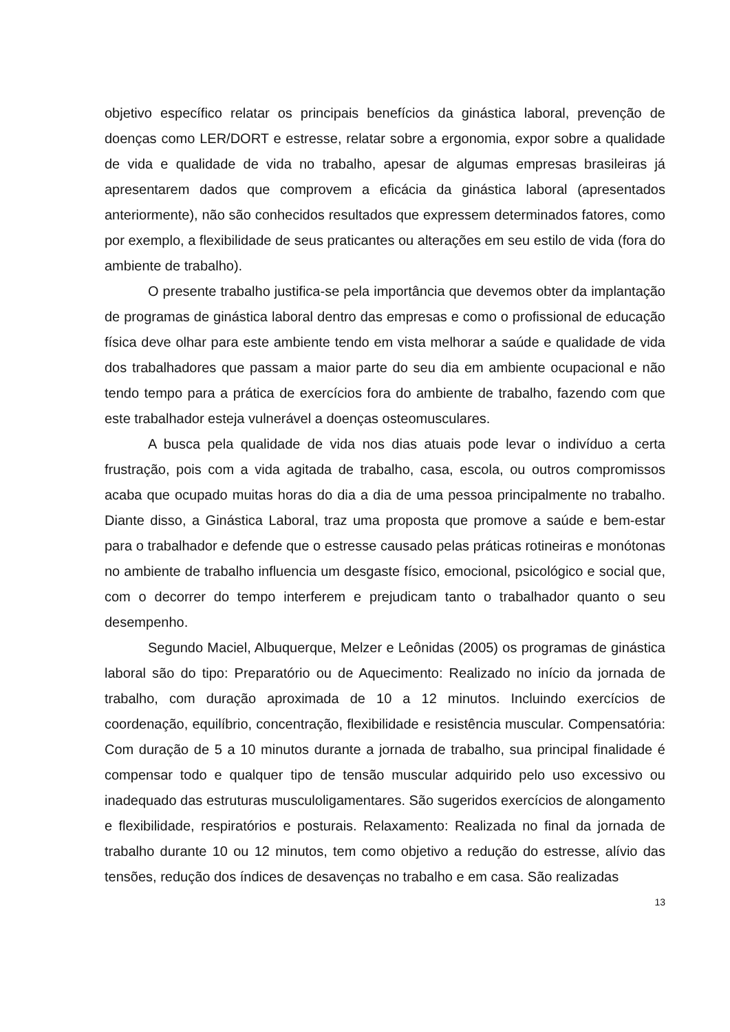objetivo específico relatar os principais benefícios da ginástica laboral, prevenção de doenças como LER/DORT e estresse, relatar sobre a ergonomia, expor sobre a qualidade de vida e qualidade de vida no trabalho, apesar de algumas empresas brasileiras já apresentarem dados que comprovem a eficácia da ginástica laboral (apresentados anteriormente), não são conhecidos resultados que expressem determinados fatores, como por exemplo, a flexibilidade de seus praticantes ou alterações em seu estilo de vida (fora do ambiente de trabalho).
O presente trabalho justifica-se pela importância que devemos obter da implantação de programas de ginástica laboral dentro das empresas e como o profissional de educação física deve olhar para este ambiente tendo em vista melhorar a saúde e qualidade de vida dos trabalhadores que passam a maior parte do seu dia em ambiente ocupacional e não tendo tempo para a prática de exercícios fora do ambiente de trabalho, fazendo com que este trabalhador esteja vulnerável a doenças osteomusculares.
A busca pela qualidade de vida nos dias atuais pode levar o indivíduo a certa frustração, pois com a vida agitada de trabalho, casa, escola, ou outros compromissos acaba que ocupado muitas horas do dia a dia de uma pessoa principalmente no trabalho. Diante disso, a Ginástica Laboral, traz uma proposta que promove a saúde e bem-estar para o trabalhador e defende que o estresse causado pelas práticas rotineiras e monótonas no ambiente de trabalho influencia um desgaste físico, emocional, psicológico e social que, com o decorrer do tempo interferem e prejudicam tanto o trabalhador quanto o seu desempenho.
Segundo Maciel, Albuquerque, Melzer e Leônidas (2005) os programas de ginástica laboral são do tipo: Preparatório ou de Aquecimento: Realizado no início da jornada de trabalho, com duração aproximada de 10 a 12 minutos. Incluindo exercícios de coordenação, equilíbrio, concentração, flexibilidade e resistência muscular. Compensatória: Com duração de 5 a 10 minutos durante a jornada de trabalho, sua principal finalidade é compensar todo e qualquer tipo de tensão muscular adquirido pelo uso excessivo ou inadequado das estruturas musculoligamentares. São sugeridos exercícios de alongamento e flexibilidade, respiratórios e posturais. Relaxamento: Realizada no final da jornada de trabalho durante 10 ou 12 minutos, tem como objetivo a redução do estresse, alívio das tensões, redução dos índices de desavenças no trabalho e em casa. São realizadas
13